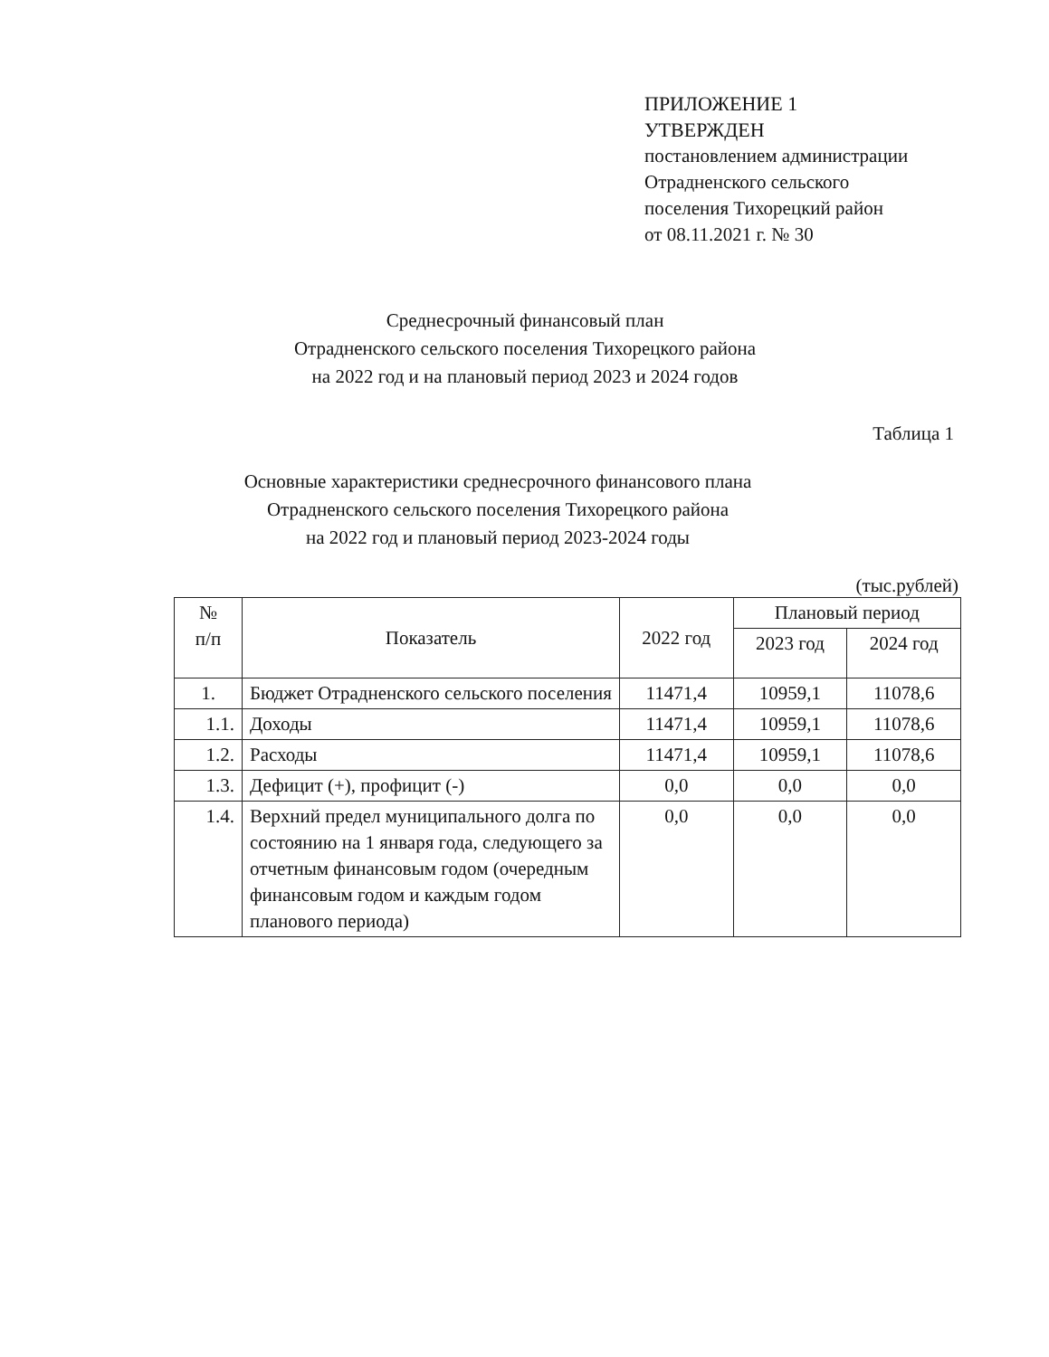ПРИЛОЖЕНИЕ 1
УТВЕРЖДЕН
постановлением администрации
Отрадненского сельского
поселения Тихорецкий район
от 08.11.2021 г. № 30
Среднесрочный финансовый план
Отрадненского сельского поселения Тихорецкого района
на 2022 год и на плановый период 2023 и 2024 годов
Таблица 1
Основные характеристики среднесрочного финансового плана
Отрадненского сельского поселения Тихорецкого района
на 2022 год и плановый период 2023-2024 годы
(тыс.рублей)
| № п/п | Показатель | 2022 год | Плановый период | |
| --- | --- | --- | --- | --- |
| | | | 2023 год | 2024 год |
| 1. | Бюджет Отрадненского сельского поселения | 11471,4 | 10959,1 | 11078,6 |
| 1.1. | Доходы | 11471,4 | 10959,1 | 11078,6 |
| 1.2. | Расходы | 11471,4 | 10959,1 | 11078,6 |
| 1.3. | Дефицит (+), профицит (-) | 0,0 | 0,0 | 0,0 |
| 1.4. | Верхний предел муниципального долга по состоянию на 1 января года, следующего за отчетным финансовым годом (очередным финансовым годом и каждым годом планового периода) | 0,0 | 0,0 | 0,0 |